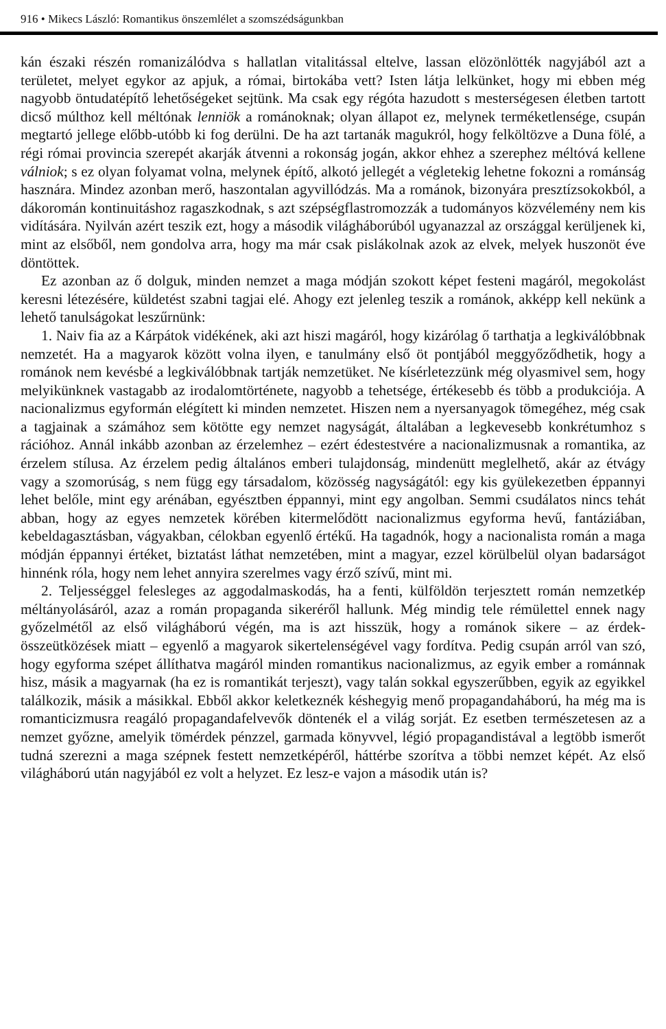916 • Mikecs László: Romantikus önszemlélet a szomszédságunkban
kán északi részén romanizálódva s hallatlan vitalitással eltelve, lassan elözönlötték nagyjából azt a területet, melyet egykor az apjuk, a római, birtokába vett? Isten látja lelkünket, hogy mi ebben még nagyobb öntudatépítő lehetőségeket sejtünk. Ma csak egy régóta hazudott s mesterségesen életben tartott dicső múlthoz kell méltónak lenniök a románoknak; olyan állapot ez, melynek terméketlensége, csupán megtartó jellege előbb-utóbb ki fog derülni. De ha azt tartanák magukról, hogy felköltözve a Duna fölé, a régi római provincia szerepét akarják átvenni a rokonság jogán, akkor ehhez a szerephez méltóvá kellene válniok; s ez olyan folyamat volna, melynek építő, alkotó jellegét a végletekig lehetne fokozni a románság hasznára. Mindez azonban merő, haszontalan agyvillódzás. Ma a románok, bizonyára presztízsokokból, a dákoromán kontinuitáshoz ragaszkodnak, s azt szépségflastromozzák a tudományos közvélemény nem kis vidítására. Nyilván azért teszik ezt, hogy a második világháborúból ugyanazzal az országgal kerüljenek ki, mint az elsőből, nem gondolva arra, hogy ma már csak pislákolnak azok az elvek, melyek huszonöt éve döntöttek.
Ez azonban az ő dolguk, minden nemzet a maga módján szokott képet festeni magáról, megokolást keresni létezésére, küldetést szabni tagjai elé. Ahogy ezt jelenleg teszik a románok, akképp kell nekünk a lehető tanulságokat leszűrnünk:
1. Naiv fia az a Kárpátok vidékének, aki azt hiszi magáról, hogy kizárólag ő tarthatja a legkiválóbbnak nemzetét. Ha a magyarok között volna ilyen, e tanulmány első öt pontjából meggyőződhetik, hogy a románok nem kevésbé a legkiválóbbnak tartják nemzetüket. Ne kísérletezzünk még olyasmivel sem, hogy melyikünknek vastagabb az irodalomtörténete, nagyobb a tehetsége, értékesebb és több a produkciója. A nacionalizmus egyformán elégített ki minden nemzetet. Hiszen nem a nyersanyagok tömegéhez, még csak a tagjainak a számához sem kötötte egy nemzet nagyságát, általában a legkevesebb konkrétumhoz s rációhoz. Annál inkább azonban az érzelemhez – ezért édestestvére a nacionalizmusnak a romantika, az érzelem stílusa. Az érzelem pedig általános emberi tulajdonság, mindenütt meglelhető, akár az étvágy vagy a szomorúság, s nem függ egy társadalom, közösség nagyságától: egy kis gyülekezetben éppannyi lehet belőle, mint egy arénában, egyésztben éppannyi, mint egy angolban. Semmi csudálatos nincs tehát abban, hogy az egyes nemzetek körében kitermelődött nacionalizmus egyforma hevű, fantáziában, kebeldagasztásban, vágyakban, célokban egyenlő értékű. Ha tagadnók, hogy a nacionalista román a maga módján éppannyi értéket, biztatást láthat nemzetében, mint a magyar, ezzel körülbelül olyan badarságot hinnénk róla, hogy nem lehet annyira szerelmes vagy érző szívű, mint mi.
2. Teljességgel felesleges az aggodalmaskodás, ha a fenti, külföldön terjesztett román nemzetkép méltányolásáról, azaz a román propaganda sikeréről hallunk. Még mindig tele rémülettel ennek nagy győzelmétől az első világháború végén, ma is azt hisszük, hogy a románok sikere – az érdek-összeütközések miatt – egyenlő a magyarok sikertelenségével vagy fordítva. Pedig csupán arról van szó, hogy egyforma szépet állíthatva magáról minden romantikus nacionalizmus, az egyik ember a románnak hisz, másik a magyarnak (ha ez is romantikát terjeszt), vagy talán sokkal egyszerűbben, egyik az egyikkel találkozik, másik a másikkal. Ebből akkor keletkeznék késhegyig menő propagandaháború, ha még ma is romanticizmusra reagáló propagandafelvevők döntenék el a világ sorját. Ez esetben természetesen az a nemzet győzne, amelyik tömérdek pénzzel, garmada könyvvel, légió propagandistával a legtöbb ismerőt tudná szerezni a maga szépnek festett nemzetképéről, háttérbe szorítva a többi nemzet képét. Az első világháború után nagyjából ez volt a helyzet. Ez lesz-e vajon a második után is?